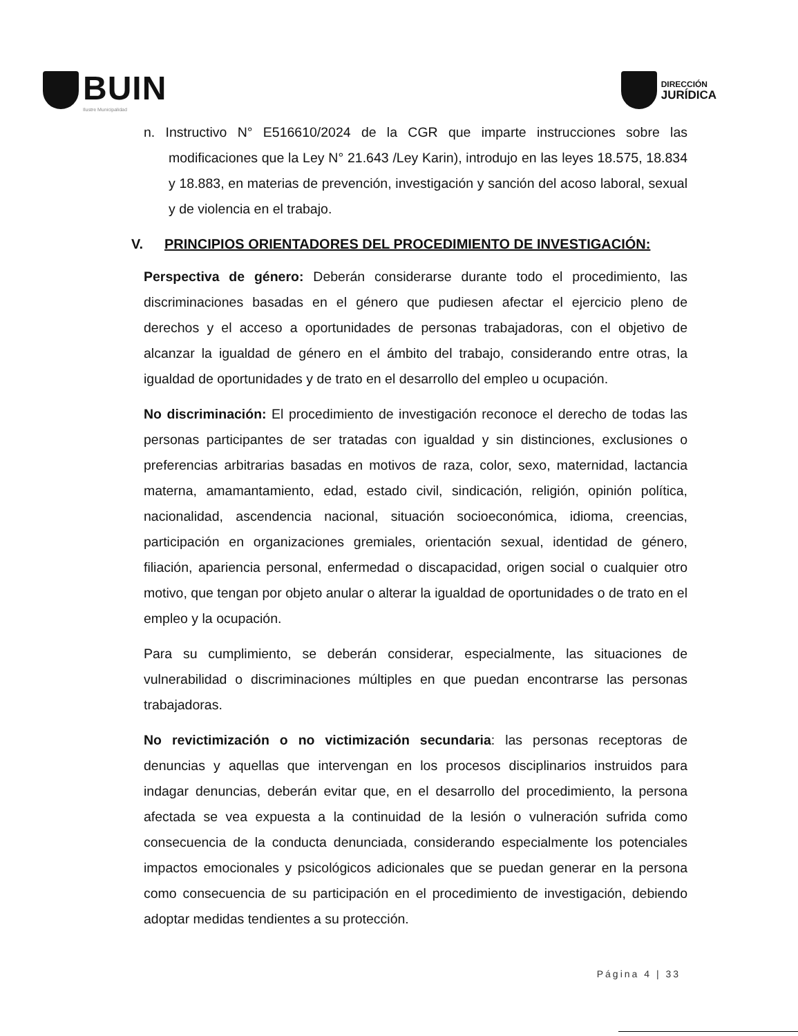BUIN
Ilustre Municipalidad
DIRECCIÓN
JURÍDICA
n. Instructivo N° E516610/2024 de la CGR que imparte instrucciones sobre las modificaciones que la Ley N° 21.643 /Ley Karin), introdujo en las leyes 18.575, 18.834 y 18.883, en materias de prevención, investigación y sanción del acoso laboral, sexual y de violencia en el trabajo.
V. PRINCIPIOS ORIENTADORES DEL PROCEDIMIENTO DE INVESTIGACIÓN:
Perspectiva de género: Deberán considerarse durante todo el procedimiento, las discriminaciones basadas en el género que pudiesen afectar el ejercicio pleno de derechos y el acceso a oportunidades de personas trabajadoras, con el objetivo de alcanzar la igualdad de género en el ámbito del trabajo, considerando entre otras, la igualdad de oportunidades y de trato en el desarrollo del empleo u ocupación.
No discriminación: El procedimiento de investigación reconoce el derecho de todas las personas participantes de ser tratadas con igualdad y sin distinciones, exclusiones o preferencias arbitrarias basadas en motivos de raza, color, sexo, maternidad, lactancia materna, amamantamiento, edad, estado civil, sindicación, religión, opinión política, nacionalidad, ascendencia nacional, situación socioeconómica, idioma, creencias, participación en organizaciones gremiales, orientación sexual, identidad de género, filiación, apariencia personal, enfermedad o discapacidad, origen social o cualquier otro motivo, que tengan por objeto anular o alterar la igualdad de oportunidades o de trato en el empleo y la ocupación.
Para su cumplimiento, se deberán considerar, especialmente, las situaciones de vulnerabilidad o discriminaciones múltiples en que puedan encontrarse las personas trabajadoras.
No revictimización o no victimización secundaria: las personas receptoras de denuncias y aquellas que intervengan en los procesos disciplinarios instruidos para indagar denuncias, deberán evitar que, en el desarrollo del procedimiento, la persona afectada se vea expuesta a la continuidad de la lesión o vulneración sufrida como consecuencia de la conducta denunciada, considerando especialmente los potenciales impactos emocionales y psicológicos adicionales que se puedan generar en la persona como consecuencia de su participación en el procedimiento de investigación, debiendo adoptar medidas tendientes a su protección.
Página 4 | 33